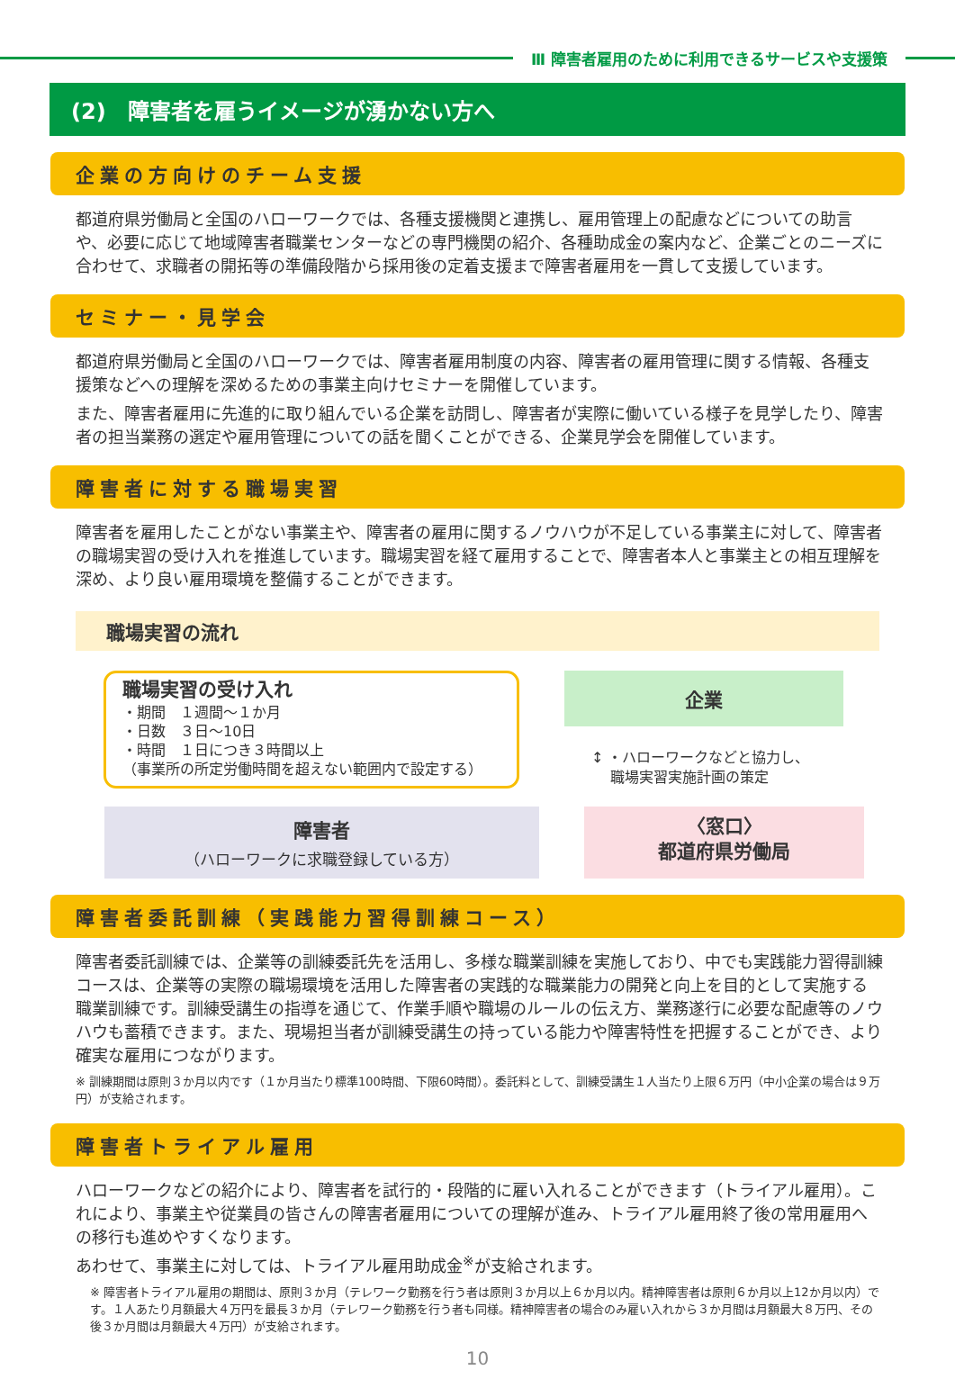Ⅲ 障害者雇用のために利用できるサービスや支援策
(2)　障害者を雇うイメージが湧かない方へ
企業の方向けのチーム支援
都道府県労働局と全国のハローワークでは、各種支援機関と連携し、雇用管理上の配慮などについての助言や、必要に応じて地域障害者職業センターなどの専門機関の紹介、各種助成金の案内など、企業ごとのニーズに合わせて、求職者の開拓等の準備段階から採用後の定着支援まで障害者雇用を一貫して支援しています。
セミナー・見学会
都道府県労働局と全国のハローワークでは、障害者雇用制度の内容、障害者の雇用管理に関する情報、各種支援策などへの理解を深めるための事業主向けセミナーを開催しています。
また、障害者雇用に先進的に取り組んでいる企業を訪問し、障害者が実際に働いている様子を見学したり、障害者の担当業務の選定や雇用管理についての話を聞くことができる、企業見学会を開催しています。
障害者に対する職場実習
障害者を雇用したことがない事業主や、障害者の雇用に関するノウハウが不足している事業主に対して、障害者の職場実習の受け入れを推進しています。職場実習を経て雇用することで、障害者本人と事業主との相互理解を深め、より良い雇用環境を整備することができます。
職場実習の流れ
職場実習の受け入れ
・期間　１週間～１か月
・日数　３日～10日
・時間　１日につき３時間以上
（事業所の所定労働時間を超えない範囲内で設定する）
企業
↕ ・ハローワークなどと協力し、
　 職場実習実施計画の策定
障害者
（ハローワークに求職登録している方）
〈窓口〉
都道府県労働局
障害者委託訓練（実践能力習得訓練コース）
障害者委託訓練では、企業等の訓練委託先を活用し、多様な職業訓練を実施しており、中でも実践能力習得訓練コースは、企業等の実際の職場環境を活用した障害者の実践的な職業能力の開発と向上を目的として実施する職業訓練です。訓練受講生の指導を通じて、作業手順や職場のルールの伝え方、業務遂行に必要な配慮等のノウハウも蓄積できます。また、現場担当者が訓練受講生の持っている能力や障害特性を把握することができ、より確実な雇用につながります。
※ 訓練期間は原則３か月以内です（１か月当たり標準100時間、下限60時間）。委託料として、訓練受講生１人当たり上限６万円（中小企業の場合は９万円）が支給されます。
障害者トライアル雇用
ハローワークなどの紹介により、障害者を試行的・段階的に雇い入れることができます（トライアル雇用）。これにより、事業主や従業員の皆さんの障害者雇用についての理解が進み、トライアル雇用終了後の常用雇用への移行も進めやすくなります。
あわせて、事業主に対しては、トライアル雇用助成金<sup>※</sup>が支給されます。
※ 障害者トライアル雇用の期間は、原則３か月（テレワーク勤務を行う者は原則３か月以上６か月以内。精神障害者は原則６か月以上12か月以内）です。１人あたり月額最大４万円を最長３か月（テレワーク勤務を行う者も同様。精神障害者の場合のみ雇い入れから３か月間は月額最大８万円、その後３か月間は月額最大４万円）が支給されます。
10